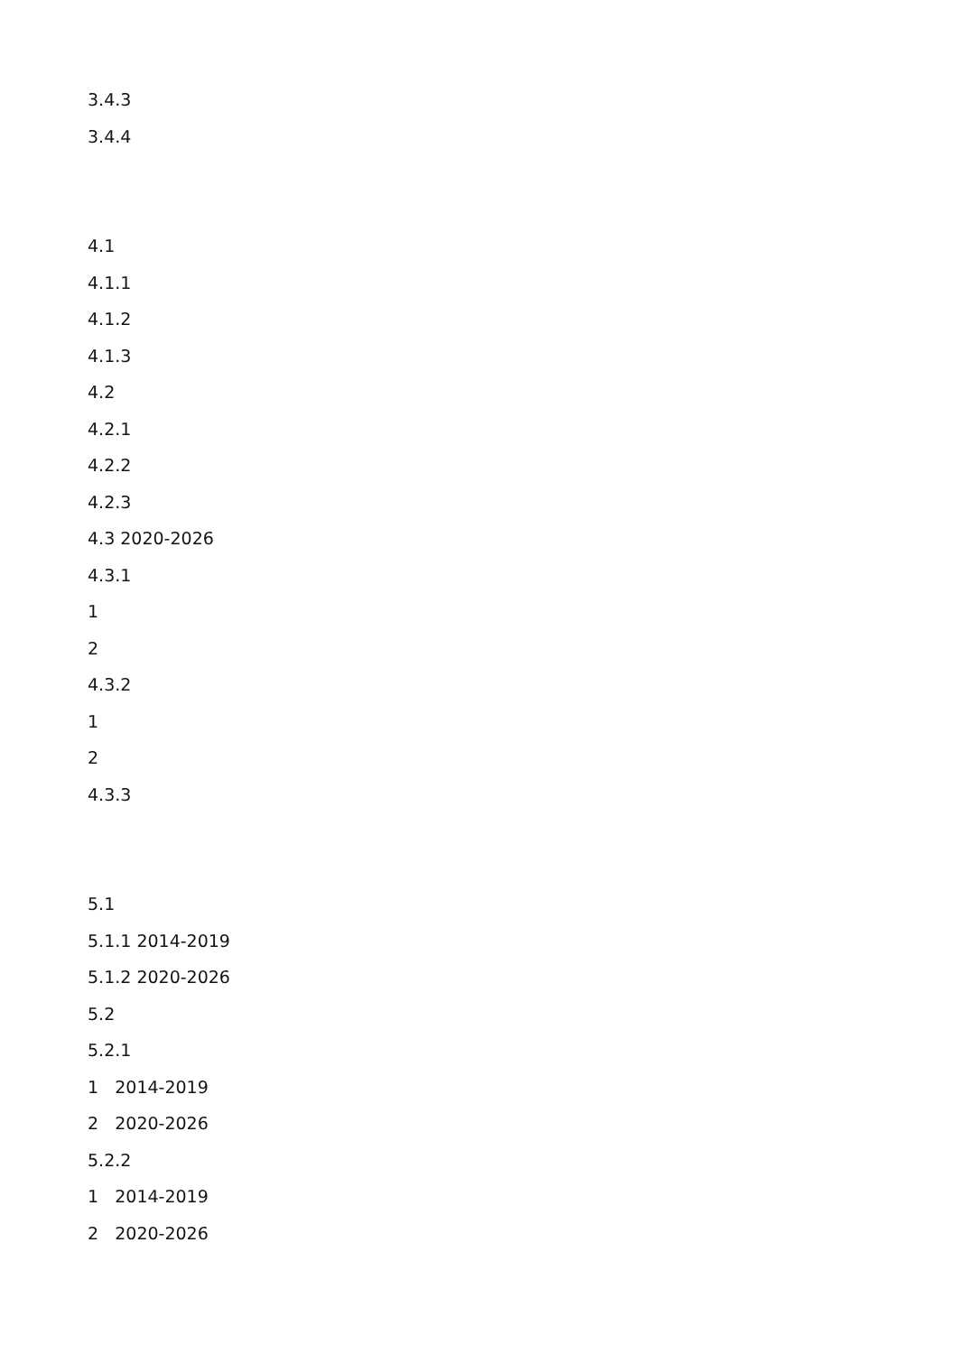3.4.3
3.4.4
4.1
4.1.1
4.1.2
4.1.3
4.2
4.2.1
4.2.2
4.2.3
4.3 2020-2026
4.3.1
1
2
4.3.2
1
2
4.3.3
5.1
5.1.1 2014-2019
5.1.2 2020-2026
5.2
5.2.1
1 2014-2019
2 2020-2026
5.2.2
1 2014-2019
2 2020-2026